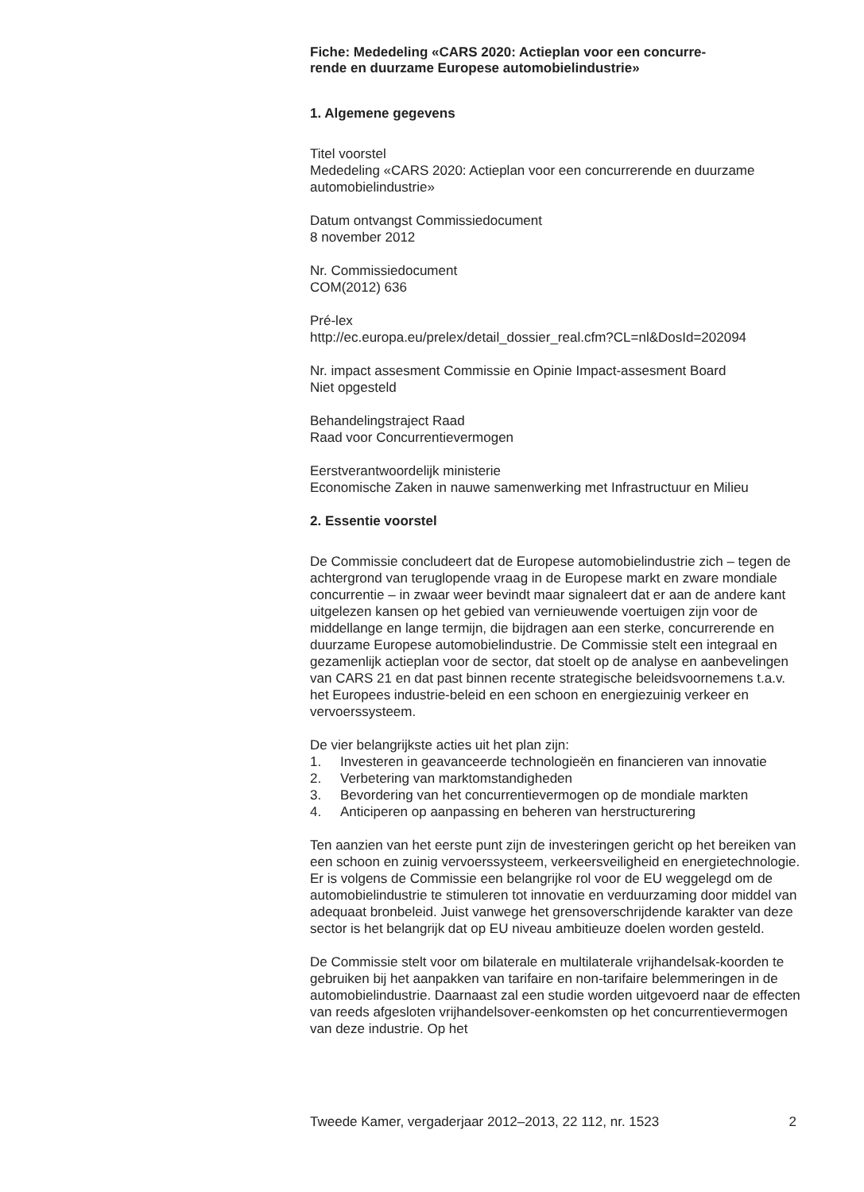Fiche: Mededeling «CARS 2020: Actieplan voor een concurre-
rende en duurzame Europese automobielindustrie»
1. Algemene gegevens
Titel voorstel
Mededeling «CARS 2020: Actieplan voor een concurrerende en duurzame automobielindustrie»
Datum ontvangst Commissiedocument
8 november 2012
Nr. Commissiedocument
COM(2012) 636
Pré-lex
http://ec.europa.eu/prelex/detail_dossier_real.cfm?CL=nl&DosId=202094
Nr. impact assesment Commissie en Opinie Impact-assesment Board
Niet opgesteld
Behandelingstraject Raad
Raad voor Concurrentievermogen
Eerstverantwoordelijk ministerie
Economische Zaken in nauwe samenwerking met Infrastructuur en Milieu
2. Essentie voorstel
De Commissie concludeert dat de Europese automobielindustrie zich – tegen de achtergrond van teruglopende vraag in de Europese markt en zware mondiale concurrentie – in zwaar weer bevindt maar signaleert dat er aan de andere kant uitgelezen kansen op het gebied van vernieuwende voertuigen zijn voor de middellange en lange termijn, die bijdragen aan een sterke, concurrerende en duurzame Europese automobielindustrie. De Commissie stelt een integraal en gezamenlijk actieplan voor de sector, dat stoelt op de analyse en aanbevelingen van CARS 21 en dat past binnen recente strategische beleidsvoornemens t.a.v. het Europees industrie-beleid en een schoon en energiezuinig verkeer en vervoerssysteem.
De vier belangrijkste acties uit het plan zijn:
1. Investeren in geavanceerde technologieën en financieren van innovatie
2. Verbetering van marktomstandigheden
3. Bevordering van het concurrentievermogen op de mondiale markten
4. Anticiperen op aanpassing en beheren van herstructurering
Ten aanzien van het eerste punt zijn de investeringen gericht op het bereiken van een schoon en zuinig vervoerssysteem, verkeersveiligheid en energietechnologie. Er is volgens de Commissie een belangrijke rol voor de EU weggelegd om de automobielindustrie te stimuleren tot innovatie en verduurzaming door middel van adequaat bronbeleid. Juist vanwege het grensoverschrijdende karakter van deze sector is het belangrijk dat op EU niveau ambitieuze doelen worden gesteld.
De Commissie stelt voor om bilaterale en multilaterale vrijhandelsak-koorden te gebruiken bij het aanpakken van tarifaire en non-tarifaire belemmeringen in de automobielindustrie. Daarnaast zal een studie worden uitgevoerd naar de effecten van reeds afgesloten vrijhandelsover-eenkomsten op het concurrentievermogen van deze industrie. Op het
Tweede Kamer, vergaderjaar 2012–2013, 22 112, nr. 1523 2